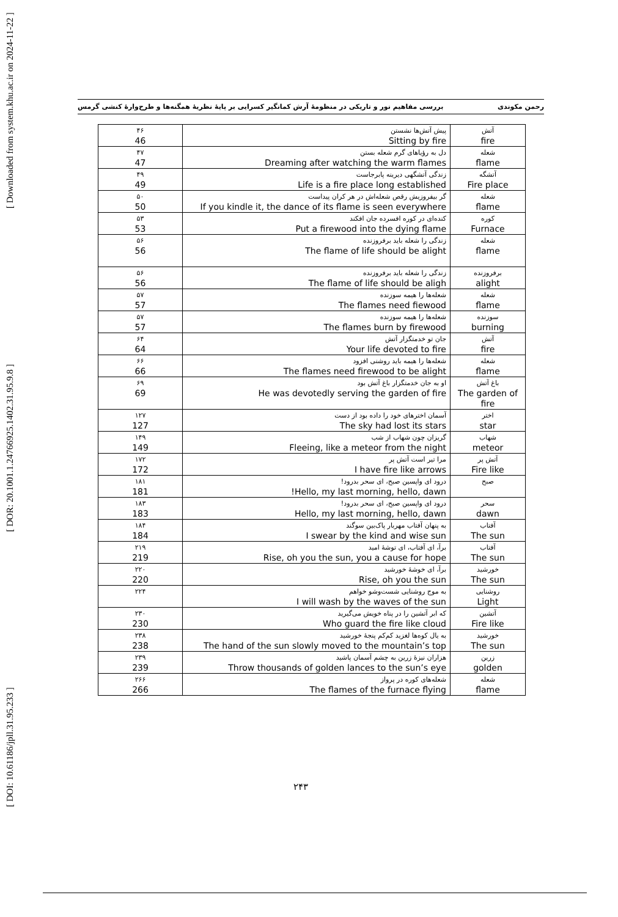[ DOI: 10.61186/jpll.31.95.233 ] [ DOR: 20.1001.1.24766925.1402.31.95.9.8 ] [ Downloaded from system.khu.ac.ir on 2024-11-22 ]
رحمن مکوندی بررسی مفاهیم نور و تاریکی در منظومهٔ آرش کمانگیر کسرایی بر پایهٔ نظریهٔ همگنه‌ها و طرح‌وارهٔ کنشی گرمس
| آتش fire | پیش آتش‌ها نشستن Sitting by fire | ۴۶ 46 |
| شعله flame | دل به رؤیاهای گرم شعله بستن Dreaming after watching the warm flames | ۴۷ 47 |
| آتشگه Fire place | زندگی آتشگهی دیرینه پابرجاست Life is a fire place long established | ۴۹ 49 |
| شعله flame | گر بیفروزیش رقص شعله‌اش در هر کران پیداست If you kindle it, the dance of its flame is seen everywhere | ۵۰ 50 |
| کوره Furnace | کنده‌ای در کوره افسرده جان افکند Put a firewood into the dying flame | ۵۳ 53 |
| شعله flame | زندگی را شعله باید برفروزنده The flame of life should be alight | ۵۶ 56 |
| برفروزنده alight | زندگی را شعله باید برفروزنده The flame of life should be aligh | ۵۶ 56 |
| شعله flame | شعله‌ها را هیمه سوزنده The flames need fiewood | ۵۷ 57 |
| سوزنده burning | شعله‌ها را هیمه سوزنده The flames burn by firewood | ۵۷ 57 |
| آتش fire | جان تو خدمتگزار آتش Your life devoted to fire | ۶۴ 64 |
| شعله flame | شعله‌ها را هیمه باید روشنی افزود The flames need firewood to be alight | ۶۶ 66 |
| باغ آتش The garden of fire | او به جان خدمتگزار باغ آتش بود He was devotedly serving the garden of fire | ۶۹ 69 |
| اختر star | آسمان اخترهای خود را داده بود از دست The sky had lost its stars | ۱۲۷ 127 |
| شهاب meteor | گریزان چون شهاب از شب Fleeing, like a meteor from the night | ۱۴۹ 149 |
| آتش پر Fire like | مرا تیر است آتش پر I have fire like arrows | ۱۷۲ 172 |
| صبح | درود ای واپسین صبح، ای سحر بدرود! Hello, my last morning, hello, dawn! | ۱۸۱ 181 |
| سحر dawn | درود ای واپسین صبح، ای سحر بدرود! Hello, my last morning, hello, dawn | ۱۸۳ 183 |
| آفتاب The sun | به پنهان آفتاب مهربار پاک‌بین سوگند I swear by the kind and wise sun | ۱۸۴ 184 |
| آفتاب The sun | برآ، ای آفتاب، ای توشهٔ امید Rise, oh you the sun, you a cause for hope | ۲۱۹ 219 |
| خورشید The sun | برآ، ای خوشهٔ خورشید Rise, oh you the sun | ۲۲۰ 220 |
| روشنایی Light | به موج روشنایی شست‌وشو خواهم I will wash by the waves of the sun | ۲۲۴ |
| آتشین Fire like | که ابر آتشین را در پناه خویش می‌گیرید Who guard the fire like cloud | ۲۳۰ 230 |
| خورشید The sun | به یال کوه‌ها لغزید کم‌کم پنجهٔ خورشید The hand of the sun slowly moved to the mountain’s top | ۲۳۸ 238 |
| زرین golden | هزاران نیزهٔ زرین به چشم آسمان پاشید Throw thousands of golden lances to the sun’s eye | ۲۳۹ 239 |
| شعله flame | شعله‌های کوره در پرواز The flames of the furnace flying | ۲۶۶ 266 |
۲۴۳